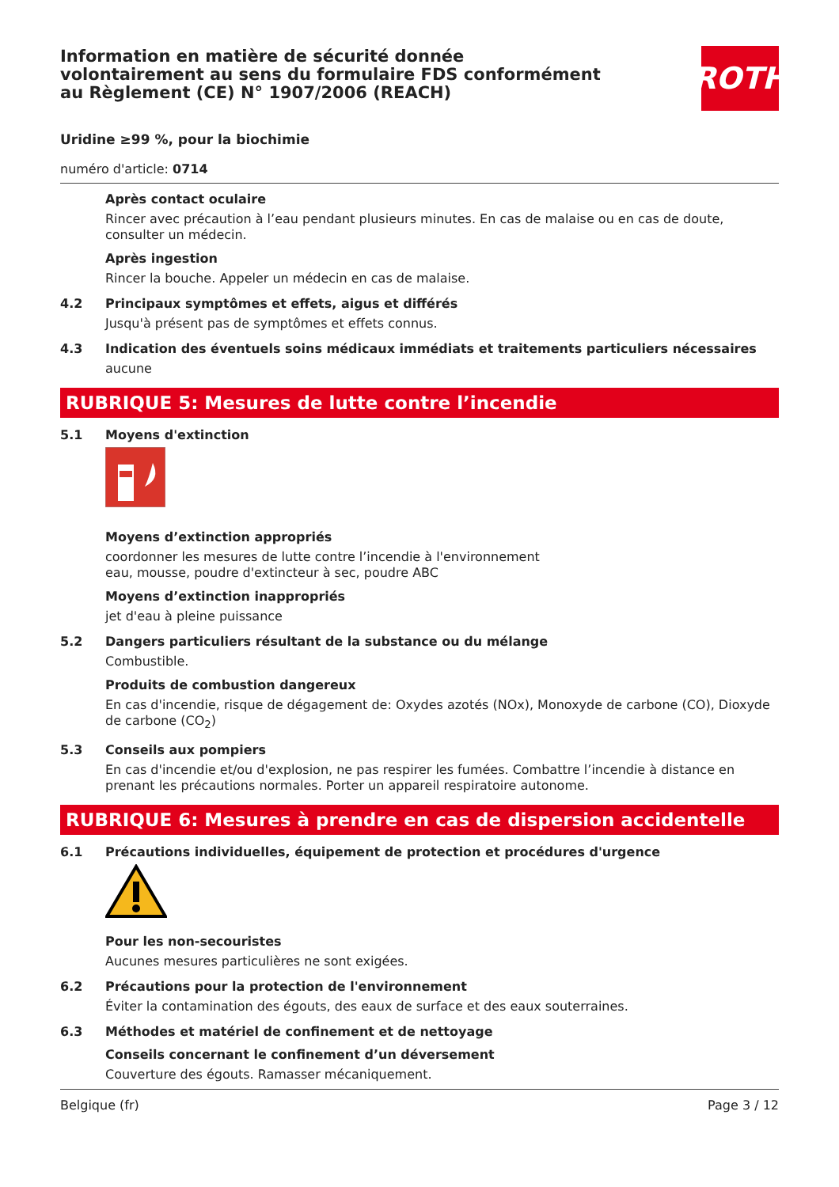Information en matière de sécurité donnée
volontairement au sens du formulaire FDS conformément
au Règlement (CE) N° 1907/2006 (REACH)
ROTH
Uridine ≥99 %, pour la biochimie
numéro d'article: 0714
Après contact oculaire
Rincer avec précaution à l’eau pendant plusieurs minutes. En cas de malaise ou en cas de doute, consulter un médecin.
Après ingestion
Rincer la bouche. Appeler un médecin en cas de malaise.
4.2 Principaux symptômes et effets, aigus et différés
Jusqu'à présent pas de symptômes et effets connus.
4.3 Indication des éventuels soins médicaux immédiats et traitements particuliers nécessaires
aucune
RUBRIQUE 5: Mesures de lutte contre l’incendie
5.1 Moyens d'extinction
Moyens d’extinction appropriés
coordonner les mesures de lutte contre l’incendie à l'environnement
eau, mousse, poudre d'extincteur à sec, poudre ABC
Moyens d’extinction inappropriés
jet d'eau à pleine puissance
5.2 Dangers particuliers résultant de la substance ou du mélange
Combustible.
Produits de combustion dangereux
En cas d'incendie, risque de dégagement de: Oxydes azotés (NOx), Monoxyde de carbone (CO), Dioxyde de carbone (CO<sub>2</sub>)
5.3 Conseils aux pompiers
En cas d'incendie et/ou d'explosion, ne pas respirer les fumées. Combattre l’incendie à distance en prenant les précautions normales. Porter un appareil respiratoire autonome.
RUBRIQUE 6: Mesures à prendre en cas de dispersion accidentelle
6.1 Précautions individuelles, équipement de protection et procédures d'urgence
Pour les non-secouristes
Aucunes mesures particulières ne sont exigées.
6.2 Précautions pour la protection de l'environnement
Éviter la contamination des égouts, des eaux de surface et des eaux souterraines.
6.3 Méthodes et matériel de confinement et de nettoyage
Conseils concernant le confinement d’un déversement
Couverture des égouts. Ramasser mécaniquement.
Belgique (fr) Page 3 / 12